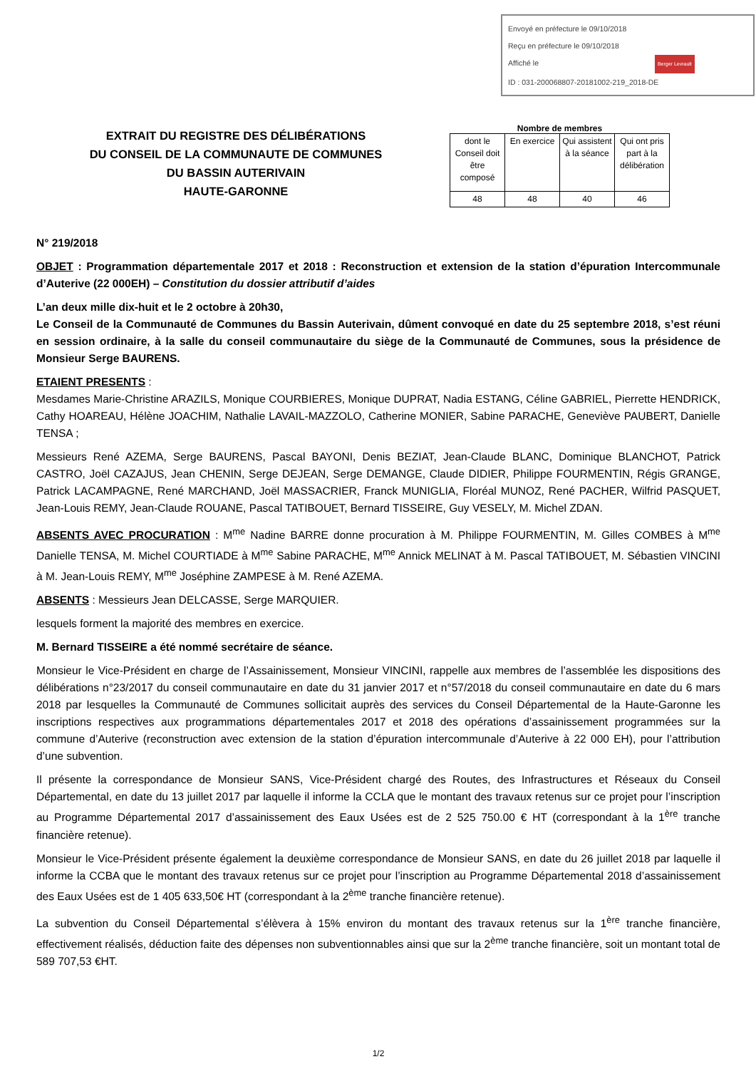Envoyé en préfecture le 09/10/2018
Reçu en préfecture le 09/10/2018
Affiché le Berger Levrault
ID : 031-200068807-20181002-219_2018-DE
EXTRAIT DU REGISTRE DES DÉLIBÉRATIONS
DU CONSEIL DE LA COMMUNAUTE DE COMMUNES
DU BASSIN AUTERIVAIN
HAUTE-GARONNE
Nombre de membres
| dont le Conseil doit être composé | En exercice | Qui assistent à la séance | Qui ont pris part à la délibération |
| 48 | 48 | 40 | 46 |
N° 219/2018
OBJET : Programmation départementale 2017 et 2018 : Reconstruction et extension de la station d’épuration Intercommunale d’Auterive (22 000EH) – Constitution du dossier attributif d’aides
L’an deux mille dix-huit et le 2 octobre à 20h30,
Le Conseil de la Communauté de Communes du Bassin Auterivain, dûment convoqué en date du 25 septembre 2018, s’est réuni en session ordinaire, à la salle du conseil communautaire du siège de la Communauté de Communes, sous la présidence de Monsieur Serge BAURENS.
ETAIENT PRESENTS :
Mesdames Marie-Christine ARAZILS, Monique COURBIERES, Monique DUPRAT, Nadia ESTANG, Céline GABRIEL, Pierrette HENDRICK, Cathy HOAREAU, Hélène JOACHIM, Nathalie LAVAIL-MAZZOLO, Catherine MONIER, Sabine PARACHE, Geneviève PAUBERT, Danielle TENSA ;
Messieurs René AZEMA, Serge BAURENS, Pascal BAYONI, Denis BEZIAT, Jean-Claude BLANC, Dominique BLANCHOT, Patrick CASTRO, Joël CAZAJUS, Jean CHENIN, Serge DEJEAN, Serge DEMANGE, Claude DIDIER, Philippe FOURMENTIN, Régis GRANGE, Patrick LACAMPAGNE, René MARCHAND, Joël MASSACRIER, Franck MUNIGLIA, Floréal MUNOZ, René PACHER, Wilfrid PASQUET, Jean-Louis REMY, Jean-Claude ROUANE, Pascal TATIBOUET, Bernard TISSEIRE, Guy VESELY, M. Michel ZDAN.
ABSENTS AVEC PROCURATION : M<sup>me</sup> Nadine BARRE donne procuration à M. Philippe FOURMENTIN, M. Gilles COMBES à M<sup>me</sup> Danielle TENSA, M. Michel COURTIADE à M<sup>me</sup> Sabine PARACHE, M<sup>me</sup> Annick MELINAT à M. Pascal TATIBOUET, M. Sébastien VINCINI à M. Jean-Louis REMY, M<sup>me</sup> Joséphine ZAMPESE à M. René AZEMA.
ABSENTS : Messieurs Jean DELCASSE, Serge MARQUIER.
lesquels forment la majorité des membres en exercice.
M. Bernard TISSEIRE a été nommé secrétaire de séance.
Monsieur le Vice-Président en charge de l’Assainissement, Monsieur VINCINI, rappelle aux membres de l’assemblée les dispositions des délibérations n°23/2017 du conseil communautaire en date du 31 janvier 2017 et n°57/2018 du conseil communautaire en date du 6 mars 2018 par lesquelles la Communauté de Communes sollicitait auprès des services du Conseil Départemental de la Haute-Garonne les inscriptions respectives aux programmations départementales 2017 et 2018 des opérations d’assainissement programmées sur la commune d’Auterive (reconstruction avec extension de la station d’épuration intercommunale d’Auterive à 22 000 EH), pour l’attribution d’une subvention.
Il présente la correspondance de Monsieur SANS, Vice-Président chargé des Routes, des Infrastructures et Réseaux du Conseil Départemental, en date du 13 juillet 2017 par laquelle il informe la CCLA que le montant des travaux retenus sur ce projet pour l’inscription au Programme Départemental 2017 d’assainissement des Eaux Usées est de 2 525 750.00 € HT (correspondant à la 1<sup>ère</sup> tranche financière retenue).
Monsieur le Vice-Président présente également la deuxième correspondance de Monsieur SANS, en date du 26 juillet 2018 par laquelle il informe la CCBA que le montant des travaux retenus sur ce projet pour l’inscription au Programme Départemental 2018 d’assainissement des Eaux Usées est de 1 405 633,50€ HT (correspondant à la 2<sup>ème</sup> tranche financière retenue).
La subvention du Conseil Départemental s’élèvera à 15% environ du montant des travaux retenus sur la 1<sup>ère</sup> tranche financière, effectivement réalisés, déduction faite des dépenses non subventionnables ainsi que sur la 2<sup>ème</sup> tranche financière, soit un montant total de 589 707,53 €HT.
1/2